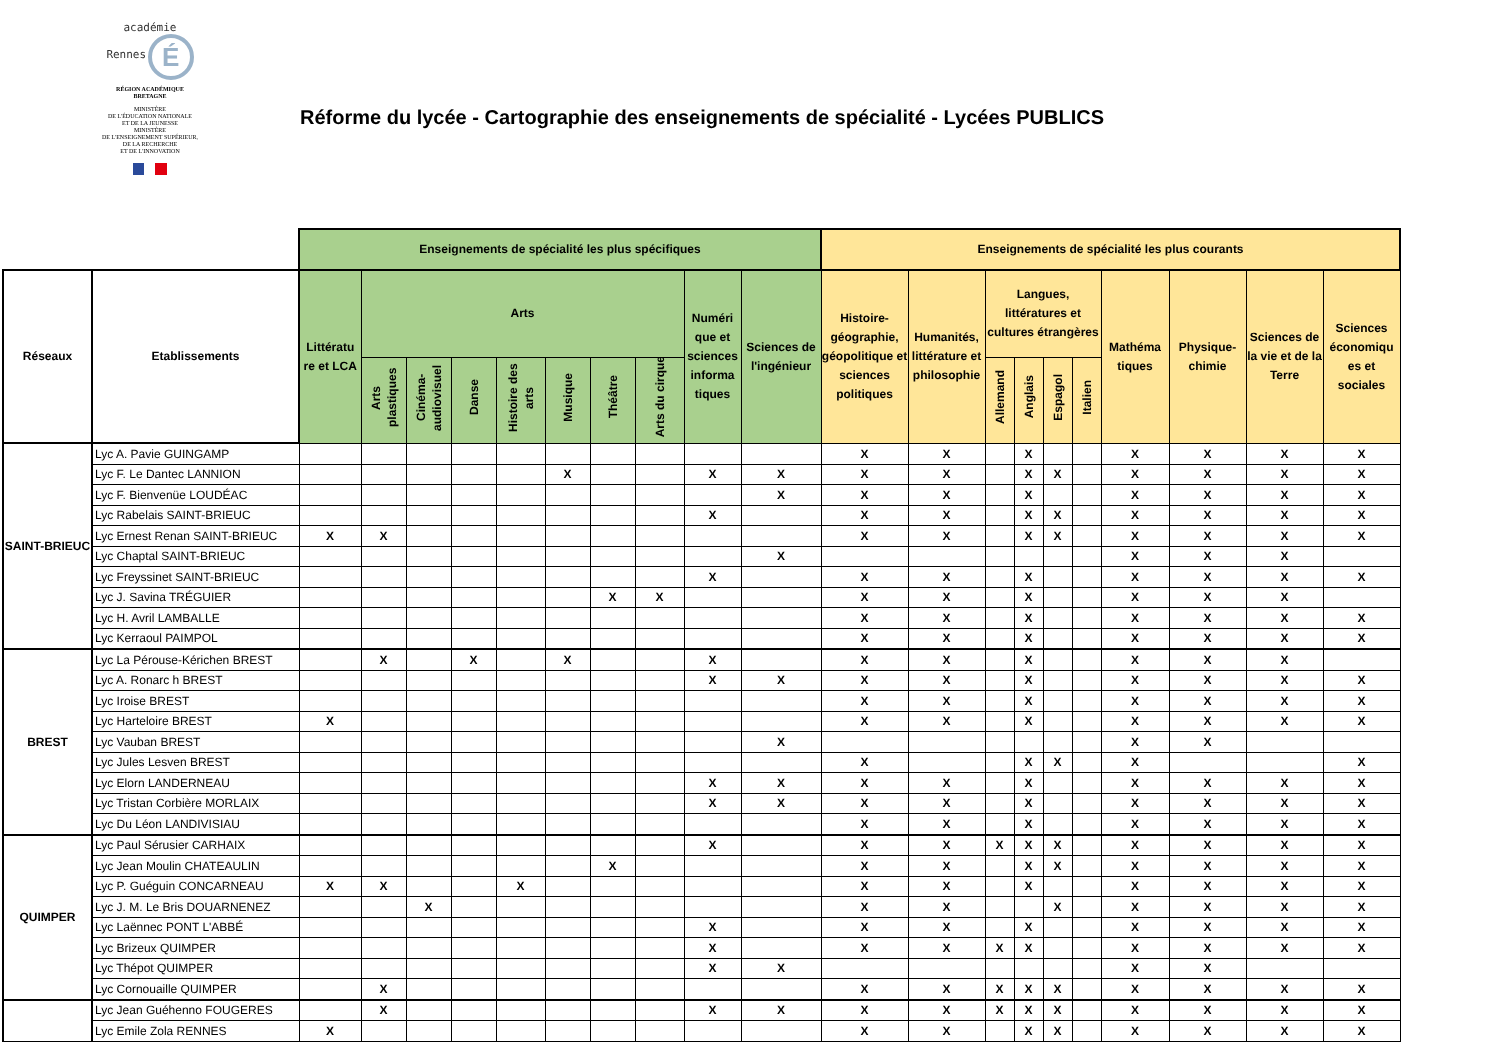académie
Rennes É
RÉGION ACADÉMIQUE
BRETAGNE
MINISTÈRE
DE L'ÉDUCATION NATIONALE
ET DE LA JEUNESSE
MINISTÈRE
DE L'ENSEIGNEMENT SUPÉRIEUR,
DE LA RECHERCHE
ET DE L'INNOVATION
Réforme du lycée - Cartographie des enseignements de spécialité - Lycées PUBLICS
| | | Enseignements de spécialité les plus spécifiques | | | | | | | | | | Enseignements de spécialité les plus courants | | | | | | | | | |
| --- | --- | --- | --- | --- | --- | --- | --- | --- | --- | --- | --- | --- | --- | --- | --- | --- | --- | --- | --- | --- | --- |
| Réseaux | Etablissements | Littératu re et LCA | Arts | | | | | | | Numéri que et sciences informa tiques | Sciences de l'ingénieur | Histoire-géographie, géopolitique et sciences politiques | Humanités, littérature et philosophie | Langues, littératures et cultures étrangères | | | | Mathéma tiques | Physique-chimie | Sciences de la vie et de la Terre | Sciences économiqu es et sociales |
| | | | Arts plastiques | Cinéma-audiovisuel | Danse | Histoire des arts | Musique | Théâtre | Arts du cirque | | | | | Allemand | Anglais | Espagol | Italien | | | | |
| SAINT-BRIEUC | Lyc A. Pavie GUINGAMP | | | | | | | | | | | X | X | | X | | | X | X | X | X |
| | Lyc F. Le Dantec LANNION | | | | | | X | | | X | X | X | X | | X | X | | X | X | X | X |
| | Lyc F. Bienvenüe LOUDÉAC | | | | | | | | | | X | X | X | | X | | | X | X | X | X |
| | Lyc Rabelais SAINT-BRIEUC | | | | | | | | | X | | X | X | | X | X | | X | X | X | X |
| | Lyc Ernest Renan SAINT-BRIEUC | X | X | | | | | | | | | X | X | | X | X | | X | X | X | X |
| | Lyc Chaptal SAINT-BRIEUC | | | | | | | | | | X | | | | | | | X | X | X | |
| | Lyc Freyssinet SAINT-BRIEUC | | | | | | | | | X | | X | X | | X | | | X | X | X | X |
| | Lyc J. Savina TRÉGUIER | | | | | | | X | X | | | X | X | | X | | | X | X | X | |
| | Lyc H. Avril LAMBALLE | | | | | | | | | | | X | X | | X | | | X | X | X | X |
| | Lyc Kerraoul PAIMPOL | | | | | | | | | | | X | X | | X | | | X | X | X | X |
| BREST | Lyc La Pérouse-Kérichen BREST | | X | | X | | X | | | X | | X | X | | X | | | X | X | X | |
| | Lyc A. Ronarc h BREST | | | | | | | | | X | X | X | X | | X | | | X | X | X | X |
| | Lyc Iroise BREST | | | | | | | | | | | X | X | | X | | | X | X | X | X |
| | Lyc Harteloire BREST | X | | | | | | | | | | X | X | | X | | | X | X | X | X |
| | Lyc Vauban BREST | | | | | | | | | | X | | | | | | | X | X | | |
| | Lyc Jules Lesven BREST | | | | | | | | | | | X | | | X | X | | X | | | X |
| | Lyc Elorn LANDERNEAU | | | | | | | | | X | X | X | X | | X | | | X | X | X | X |
| | Lyc Tristan Corbière MORLAIX | | | | | | | | | X | X | X | X | | X | | | X | X | X | X |
| | Lyc Du Léon LANDIVISIAU | | | | | | | | | | | X | X | | X | | | X | X | X | X |
| QUIMPER | Lyc Paul Sérusier CARHAIX | | | | | | | | | X | | X | X | X | X | X | | X | X | X | X |
| | Lyc Jean Moulin CHATEAULIN | | | | | | | X | | | | X | X | | X | X | | X | X | X | X |
| | Lyc P. Guéguin CONCARNEAU | X | X | | | X | | | | | | X | X | | X | | | X | X | X | X |
| | Lyc J. M. Le Bris DOUARNENEZ | | | X | | | | | | | | X | X | | | X | | X | X | X | X |
| | Lyc Laënnec PONT L'ABBÉ | | | | | | | | | X | | X | X | | X | | | X | X | X | X |
| | Lyc Brizeux QUIMPER | | | | | | | | | X | | X | X | X | X | | | X | X | X | X |
| | Lyc Thépot QUIMPER | | | | | | | | | X | X | | | | | | | X | X | | |
| | Lyc Cornouaille QUIMPER | | X | | | | | | | | | X | X | X | X | X | | X | X | X | X |
| | Lyc Jean Guéhenno FOUGERES | | X | | | | | | | X | X | X | X | X | X | X | | X | X | X | X |
| | Lyc Emile Zola RENNES | X | | | | | | | | | | X | X | | X | X | | X | X | X | X |